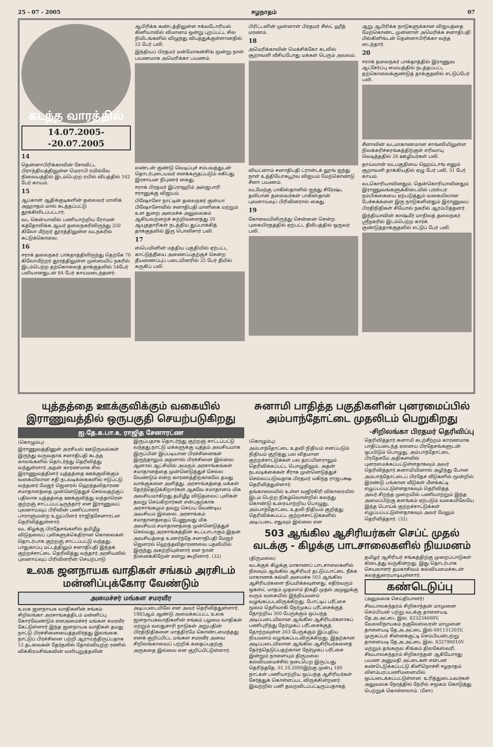25 - 07 - 2005 ஈழநாதம் 07
கடந்த வாரத்தில்
14.07.2005-
-20.07.2005
14
தென்னாபிரிக்காவின் சோவிட்ட பிராந்தியத்திலுள்ள மெராபி ரயில்வே நிலையத்தில் இடம்பெற்ற ரயில் விபத்தில் 162 பேர் காயம்.
15
ஆப்கான் ஆதிக்குடிகளின் தலைவர் மாலிக் அஹாதம் மால் கடத்தப்பட்டு தூக்கிலிடப்பட்டார்.
வட கென்யாவில் பணியாற்றிய ரோமன் கத்தோலிக்க ஆயர் தலைநகரிலிருந்து 250 கிலோ மீற்றர் தூரத்திலுள்ள வடநகரில் சுட்டுக்கொலை.
16
ஈராக் தலைநகர் பாக்தாத்திலிருந்து தெற்கே 70 கிலோமீற்றர் தூரத்திலுள்ள முஸ்ஸயிப் நகரில் இடம்பெற்ற தற்கொலைத் தாக்குதலில் 54பேர் பலியானதுடன் 84 பேர் காயமடைந்தனர்.
ஆபிரிக்க கண்டத்திலுள்ள ஈக்வடோரியல் கினியாவில் விமானம் ஒன்று புறப்பட்ட சில நிமிடங்களில் விழுந்து விபத்துக்குள்ளானதில் 55 பேர் பலி.
இந்தியப் பிரதமர் மன்மோகன்சிங் மூன்று நாள் பயணமாக அமெரிக்கா பயணம்.
லண்டன் குண்டு வெடிப்புச் சம்பவத்துடன் தொடர்புடையவர் எனக்கருதப்படும் எகிப்து இரசாயன நிபுணர் கைது.
ஈராக் பிரதமர் இப்ராஹிம் அல்ஜபாரி ஈரானுக்கு விஜயம்.
பிஷோசோ நாட்டின் தலைநகர் குன்யா பிஷோசோவில் சனாதிபதி மாளிகை மற்றும் உள துறை அமைச்சு அலுவலகம் ஆகியவற்றைச் சுற்றிவளைத்து 20 ஆயுததாரிகள் நடத்திய துப்பாக்கித் தாக்குதலில் இரு பொலிசார் பலி.
17
ஸ்பெயினின் மத்திய பகுதியில் ஏற்பட்ட காட்டுத்தீயை அணைப்பதற்குச் சென்ற தீயணைப்புப் படையினரில் 25 பேர் தீயில் கருகிப் பலி.
பிரிட்டனின் முன்னாள் பிரதமர் சீஸ்ட் ஹீத் மரணம்.
18
அமெரிக்காவின் மெக்சிக்கோ கடலில் சூறாவளி வீசியபோது மக்கள் பெரும் அவலம்.
வியட்னாம் சனாதிபதி ட்ரான்டக் லூங் ஐந்து நாள் உத்தியோகபூர்வ விஜயம் மேற்கொண்டு சீனா பயணம்.
வடமேற்கு பாகிஸ்தானில் ஐந்து சிரேஷ்ட தலிபான் தலைவர்கள் பாகிஸ்தான் புலனாய்வுப் பிரிவினரால் கைது.
19
கோவையிலிருந்து சென்னை சென்ற புகையிரதத்தில் ஏற்பட்ட தீவிபத்தில் ஒருவர் பலி.
ஆறு ஆபிரிக்க நாடுகளுக்கான விஜயத்தை மேற்கொண்ட முன்னாள் அமெரிக்க சனாதிபதி பில்கிளிங்டன் தென்னாபிரிக்கா வந்த டைந்தார்.
20
ஈராக் தலைநகர் பாக்தாத்தில் இராணுவ ஆட்சேர்ப்பு மையத்தில் நடத்தப்பட்ட தற்கொலைக்குண்டுத் தாக்குதலில் எட்டுப்பேர் பலி.
சீனாவின் வடமாகாணமான சாங்ஸியிலுள்ள நிலக்கரிச்சுரங்கத்திற்குள் எரிவாயு வெடித்ததில் 26 ஊழியர்கள் பலி.
தாய்வான் வடபகுதியை ஹெய்டாங் எனும் சூறாவளி தாக்கியதில் ஏழு பேர் பலி, 31 பேர் காயம்.
வடகொரியாவினதும், தென்கொரியாவினதும் இராணுவங்களுக்கிடையில் பரஸ்பர நம்பிக்கையை ஏற்படுத்தும் வகையிலான பேச்சுக்களை இரு நாடுகளினதும் இராணுவப் பிரதிநிதிகள் சியோல் நகரில் ஆரம்பித்தனர்.
இந்தியாவின் காஷ்மீர் மாநிலத் தலைநகர் ஸ்ரீநகரில் இடம்பெற்ற கார்க் குண்டுத்தாக்குதலில் எட்டுப் பேர் பலி.
யுத்தத்தை ஊக்குவிக்கும் வகையில் இராணுவத்தில் ஒருபகுதி செயற்படுகிறது
ஐ.தே.க.பா.உ ராஜித சேனாரட்ண
(கொழும்பு)
இராணுவத்தினுள் அரசியல் ஊடுருவல்கள் இருந்து வருவதாக சனாதிபதி கடந்த காலங்களில் தொடர்ந்து தெரிவித்து வந்துள்ளார்.அதன் காரணமாக சில இராணுவத்தினர் யுத்தத்தை ஊக்குவிக்கும் வகையிலான சதி நடவடிக்கைகளில் ஈடுபட்டு வந்தனர்.மேஜர் ஜெனரல் ஹெந்தவிதாரண சமாதானத்தை முன்னெடுத்துச் செல்வதற்குப் பதிலாக யுத்தத்தை ஊக்குவித்து வந்தாரென குற்றஞ் சாட்டப்பட்டிருந்தார் என இராணுவப் புலனாய்வுப் பிரிவின் பணிப்பாளர் பாராளுமன்ற உறுப்பினர் ராஜிதசேனாரட்ன தெரிவித்துள்ளார்.
வட கிழக்கு பிரதேசங்களில் தமிழீழ விடுதலைப் புலிகளுக்கெதிரான கொலைகள் தொடர்பாக குற்றஞ் சாட்டப்பட்டு வந்தது. பாதுகாப்பு மட்டத்திலும் சனாதிபதி இந்தக் குற்றச்சாட்டை தெரிவித்து வந்தார்.அரசியலில் புலனாய்வுப் பிரிவினரின் செயற்பாடு இருப்பதாக தொடர்ந்து குற்றஞ் சாட்டப்பட்டு வந்தது.நாட்டு மக்களுக்கு யுத்தம் அவசியமாக இருப்பின் இப்படியான பிரச்சினைகள் இருந்தாலும் அதனால் பிரச்சினை இல்லை. ஆனால் ஆட்சியில் அமரும் அரசாங்கங்கள் சமாதானத்தை முன்னெடுத்துச் செல்ல வேண்டும் என்ற காரணத்திற்காகவே தமது வாக்குகளை அளித்து. அரசாங்கத்தை மக்கள் தேர்ந்தெடுக்கிறார்கள்.ஆகவே சமாதானம் மிக அவசியமாகிறது.தமிழீழ விடுதலைப் புலிகள் தவறு செய்கிறார்கள் என்பதற்காக அரசாங்கமும் தவறு செய்ய வேண்டிய அவசியம் இல்லை. அரசாங்கம் சமாதானத்தைப் பேணுவது மிக அவசியம்.சமாதானத்தை முன்னெடுத்துச் செல்வது அரசாங்கத்தின் கடப்பாடாகும்.இதன் அவசியத்தை உணர்ந்தே சனாதிபதி மேஜர் ஜெனரல் ஹெந்தவிதாரணவை பதவியில் இருந்து அகற்றியுள்ளார் என நான் நினைக்கிறேன் என்று கூறினார். (32)
உலக ஜனநாயக வாதிகள் சங்கம் அரசிடம் மன்னிப்புக்கோர வேண்டும்
அமைச்சர் மங்கள சமரவீர
உலக ஜனநாயக வாதிகளின் சங்கம் சிறிலங்கா அரசாங்கத்திடம் மன்னிப்பு கோரவேண்டும் எனஅமைச்சர் மங்கள சமரவீர கேட்டுள்ளார்.இந்த ஜனநாயக வாதிகள் தமது நாட்டு பிரச்சினையைத்தவிர்த்து இலங்கை நாட்டுப் பிரச்சினை பற்றி ஆராய்ந்திருப்பதாக 12 தடவைகள் தேர்தலில் தோல்வியுற்ற ரணில் விக்கிரமசிங்கவின் வலியுறுத்தலின் அடிப்படையிலே என அவர் தெரிவித்துள்ளார். 1983ஆம் ஆண்டு அமைக்கப்பட்ட உலக ஜனநாயகவாதிகளின் சங்கம் பழமை வாதிகள் மற்றும் வலதுசாரி நாடுகள் அறுபதின் பிரதிநிதிகளை மாத்திரமே கொண்டமைந்தது எனக் குறிப்பிட்ட மங்கள சமரவீர அவை சிறிலங்காவைப் பற்றிக் கதைப்பதற்கு அருகதை இல்லை என குறிப்பிட்டுள்ளார்.
சுனாமி பாதித்த பகுதிகளின் புனரமைப்பில் அம்பாந்தோட்டை முதலிடம் பெறுகிறது
-சிறிலங்கா பிரதமர் தெரிவிப்பு
(கொழும்பு)
அம்பாந்தோட்டை உதவி நிதியம் எனப்படும் நிதியம் குறித்து பல விதமான குற்றச்சாட்டுக்கள் பல தரப்பினராலும் தெரிவிக்கப்பட்ட பொழுதிலும், அதன் நடவடிக்கைகள் சீராக முன்னெடுத்துச் செல்லப்படுவதாக பிரதமர் மகிந்த ராஜபக்ஷ தெரிவித்துள்ளார்.
தங்காலையில் உள்ள வஜிரகிரி விகாரையில் இடம் பெற்ற நிகழ்வொன்றில் கலந்து கொண்டு உரையாற்றிய பொழுது, அம்பாந்தோட்டை உதவி நிதியம் குறித்து தெரிவிக்கப்பட்ட குற்றச்சாட்டுக்களில் அடிப்படை எதுவும் இல்லை என தெரிவித்தார்.சுனாமி கடற்சீற்றம் காரணமாக பாதிப்படைந்த ஏனைய பிரதேசங்களுடன் ஒப்பிடும் பொழுது, அம்பாந்தோட்டை பிரதேசமே அதிகளவில் புனரமைக்கப்பட்டுள்ளதாகவும் அவர் தெரிவித்தார்.சுனாமியினால் அழிந்து போன அம்பாந்தோட்டைப் பிரதேச வீடுகளில் மூன்றில் இரண்டு பங்கான வீடுகள் மீளக்கட்டி எழுப்பப்பட்டுள்ளதாகவும் தெரிவித்த அவர்,சிறந்த முறையில் பணியாற்றும் இந்த அமைப்பிற்கு களங்கம் ஏற்படும் வகையிலேயே இந்த பொய்க் குற்றச்சாட்டுக்கள் எழுப்பப்பட்டுள்ளதாகவும் அவர் மேலும் தெரிவித்தார். (32)
503 ஆங்கில ஆசிரியர்கள் செப்ட் முதல் வடக்கு - கிழக்கு பாடசாலைகளில் நியமனம்
(திருமலை)
வடக்குக் கிழக்கு மாகாணப் பாடசாலைகளில் நிலவும் ஆங்கில ஆசிரியர் தட்டுப்பாட்டை நீக்க மாகாணக் கல்வி அமைச்சு 503 ஆங்கில ஆசிரியர்களை நியமிக்கவுள்ளது. எதிர்வரும் ஒகஸ்ட் மாதம் முதலாம் திகதி முதல் அமுலுக்கு வரும் வகையில் இந்நியமனம் வழங்கப்படவிருக்கிறது. போட்டிப் பரீட்சை மூலம் தெரிவாகி நேர்முகப் பரீட்சைக்குத் தோற்றிய 300 பேருக்கும் ஒப்பந்த அடிப்படையிலான ஆங்கில ஆசிரியர்களாகப் பணிபுரிந்து நேர்முகப் பரீட்சைக்குத் தோற்றவுள்ள 203 பேருக்கும் இப்புதிய நியமனம் வழங்கப்படவிருக்கிறது. இதற்கான அடிப்படையிலான ஆங்கில ஆசிரியர்களைத் தேர்ந்தெடுப்பதற்கான நேர்முகப் பரீட்சை இன்றும் நாளையும் திருமலை கல்வியமைச்சில் நடைபெற இருப்பது தெரிந்ததே. 01.10.2000இற்கு முன்பு 180 நாட்கள் பணியாற்றிய ஒப்பந்த ஆசிரியர்கள் சேர்த்துக் கொள்ளப்பட விருக்கின்றனர். இவற்றில் பனி தவறவிடப்பட்டிருப்பதாகத் தமிழர் ஆசிரியர் சங்கத்திற்கு முறைப்பாடுகள் கிடைத்து வருகின்றது. இது தொடர்பாக செயலாளர் தமகாசிவம் கல்வியமைச்சுடன் கலந்துரையாடியுள்ளார்.
கண்டெடுப்பு
(அலுவலக செய்தியாளர்)
சிவபாலசுந்தரம் சிறிகாந்தன் மாமுனை செம்பியன் பற்று வடக்கு தாளையடி தே.அ.அட்டை இல. 823234660V, வேலவிநாயகம் நகுலேஸ்வரன் மாமுனை தாளையடி தே.அ.அட்டை இல் 691131203V, முருகப்பர் சின்னக்குட்டி செம்பியன்பற்று தாளையடி தே.அ.அட்டை இல. 832790010V மற்றும் தங்கருல சிங்கம் திலகேஸ்வரி, சிவபாலசுந்தரம் சிறிகாந்தன் ஆகியோரது பயண அனுமதி அட்டைகள் என்பன கண்டெடுக்கப்பட்டு கிளிநொச்சி ஈழநாதம் விளம்பரப்பணிமனையில் ஒப்படைக்கப்பட்டுள்ளன. உரித்துடையவர்கள் அலுவலக நேரத்தில் நேரில் சமூகம் கொடுத்து பெற்றுக் கொள்ளலாம். (சோ)